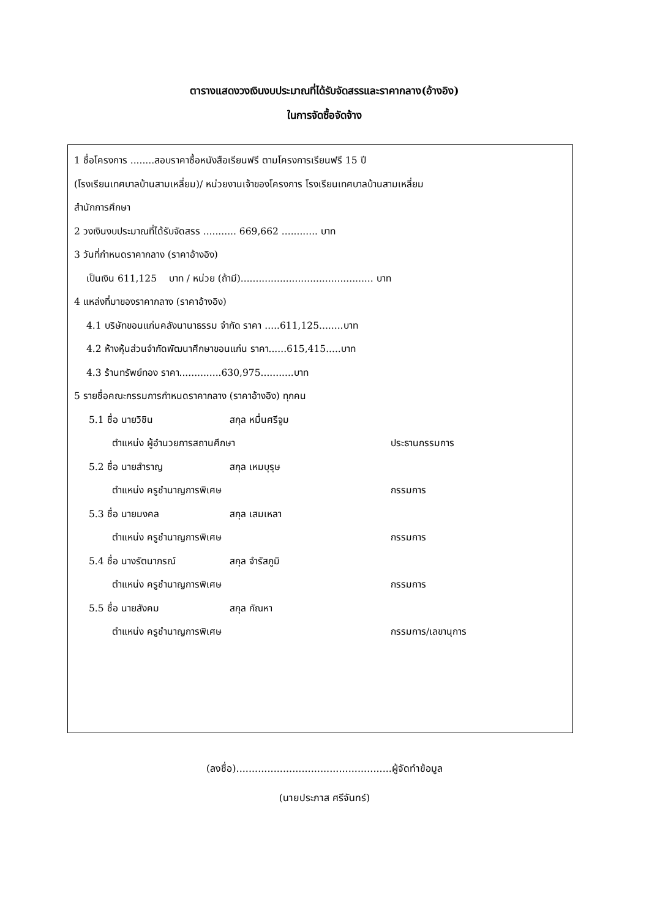ตารางแสดงวงเงินงบประมาณที่ได้รับจัดสรรและราคากลาง(อ้างอิง)
ในการจัดซื้อจัดจ้าง
1 ชื่อโครงการ ........สอบราคาซื้อหนังสือเรียนฟรี ตามโครงการเรียนฟรี 15 ปี
(โรงเรียนเทศบาลบ้านสามเหลี่ยม)/ หน่วยงานเจ้าของโครงการ โรงเรียนเทศบาลบ้านสามเหลี่ยม
สำนักการศึกษา
2 วงเงินงบประมาณที่ได้รับจัดสรร ........... 669,662 ............ บาท
3 วันที่กำหนดราคากลาง (ราคาอ้างอิง)
เป็นเงิน 611,125 บาท / หน่วย (ถ้ามี)............................................ บาท
4 แหล่งที่มาของราคากลาง (ราคาอ้างอิง)
4.1 บริษัทขอนแก่นคลังนานาธรรม จำกัด ราคา .....611,125........บาท
4.2 ห้างหุ้นส่วนจำกัดพัฒนาศึกษาขอนแก่น ราคา......615,415.....บาท
4.3 ร้านทรัพย์ทอง ราคา..............630,975...........บาท
5 รายชื่อคณะกรรมการกำหนดราคากลาง (ราคาอ้างอิง) ทุกคน
5.1 ชื่อ นายวิชิน สกุล หมื่นศรีจูม
ตำแหน่ง ผู้อำนวยการสถานศึกษา ประธานกรรมการ
5.2 ชื่อ นายสำราญ สกุล เหมบุรุษ
ตำแหน่ง ครูชำนาญการพิเศษ กรรมการ
5.3 ชื่อ นายมงคล สกุล เสมเหลา
ตำแหน่ง ครูชำนาญการพิเศษ กรรมการ
5.4 ชื่อ นางรัตนาภรณ์ สกุล จำรัสภูมิ
ตำแหน่ง ครูชำนาญการพิเศษ กรรมการ
5.5 ชื่อ นายสังคม สกุล กัณหา
ตำแหน่ง ครูชำนาญการพิเศษ กรรมการ/เลขานุการ
(ลงชื่อ)..................................................ผู้จัดทำข้อมูล
(นายประภาส ศรีจันทร์)